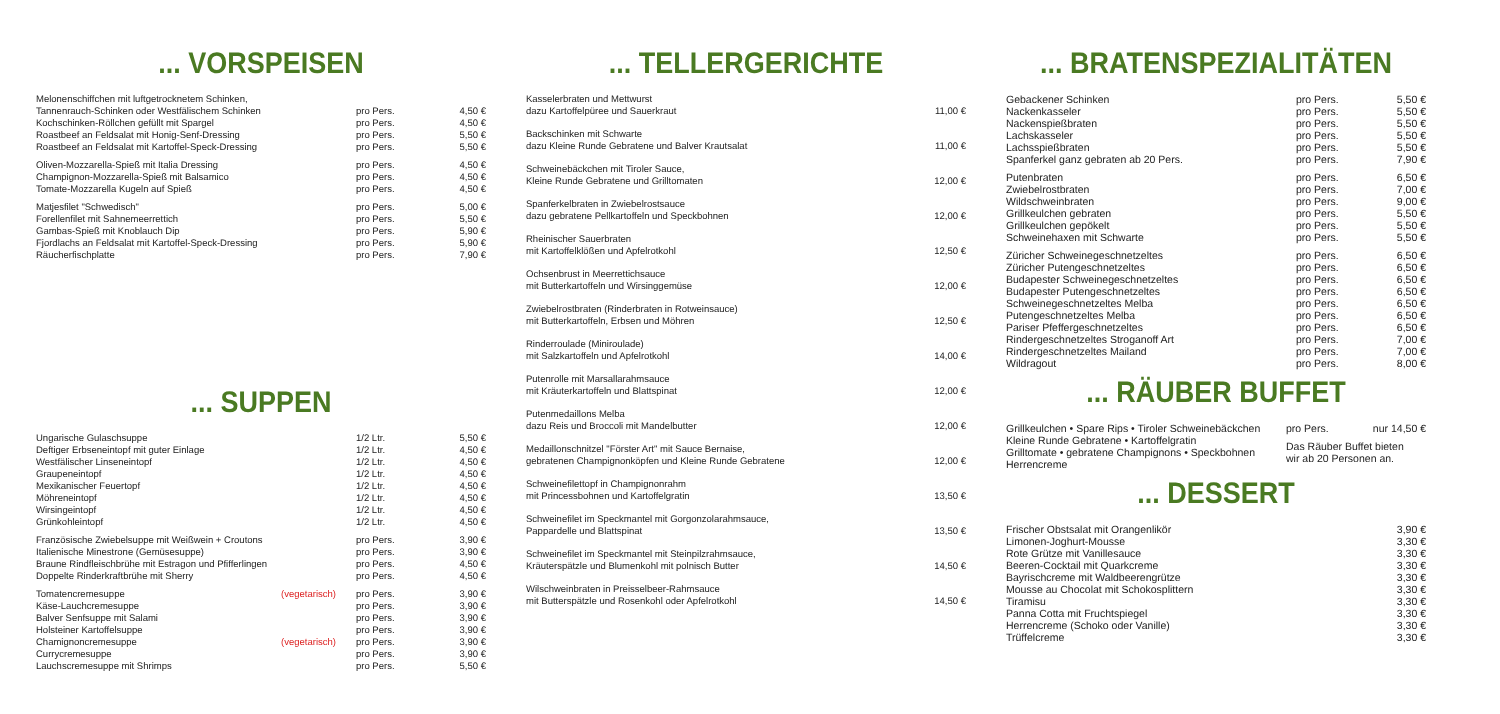... VORSPEISEN
| Melonenschiffchen mit luftgetrocknetem Schinken, Tannenrauch-Schinken oder Westfälischem Schinken | | pro Pers. | 4,50 € |
| Kochschinken-Röllchen gefüllt mit Spargel | | pro Pers. | 4,50 € |
| Roastbeef an Feldsalat mit Honig-Senf-Dressing | | pro Pers. | 5,50 € |
| Roastbeef an Feldsalat mit Kartoffel-Speck-Dressing | | pro Pers. | 5,50 € |
| Oliven-Mozzarella-Spieß mit Italia Dressing | | pro Pers. | 4,50 € |
| Champignon-Mozzarella-Spieß mit Balsamico | | pro Pers. | 4,50 € |
| Tomate-Mozzarella Kugeln auf Spieß | | pro Pers. | 4,50 € |
| Matjesfilet "Schwedisch" | | pro Pers. | 5,00 € |
| Forellenfilet mit Sahnemeerrettich | | pro Pers. | 5,50 € |
| Gambas-Spieß mit Knoblauch Dip | | pro Pers. | 5,90 € |
| Fjordlachs an Feldsalat mit Kartoffel-Speck-Dressing | | pro Pers. | 5,90 € |
| Räucherfischplatte | | pro Pers. | 7,90 € |
... SUPPEN
| Ungarische Gulaschsuppe | | 1/2 Ltr. | 5,50 € |
| Deftiger Erbseneintopf mit guter Einlage | | 1/2 Ltr. | 4,50 € |
| Westfälischer Linseneintopf | | 1/2 Ltr. | 4,50 € |
| Graupeneintopf | | 1/2 Ltr. | 4,50 € |
| Mexikanischer Feuertopf | | 1/2 Ltr. | 4,50 € |
| Möhreneintopf | | 1/2 Ltr. | 4,50 € |
| Wirsingeintopf | | 1/2 Ltr. | 4,50 € |
| Grünkohleintopf | | 1/2 Ltr. | 4,50 € |
| Französische Zwiebelsuppe mit Weißwein + Croutons | | pro Pers. | 3,90 € |
| Italienische Minestrone (Gemüsesuppe) | | pro Pers. | 3,90 € |
| Braune Rindfleischbrühe mit Estragon und Pfifferlingen | | pro Pers. | 4,50 € |
| Doppelte Rinderkraftbrühe mit Sherry | | pro Pers. | 4,50 € |
| Tomatencremesuppe | (vegetarisch) | pro Pers. | 3,90 € |
| Käse-Lauchcremesuppe | | pro Pers. | 3,90 € |
| Balver Senfsuppe mit Salami | | pro Pers. | 3,90 € |
| Holsteiner Kartoffelsuppe | | pro Pers. | 3,90 € |
| Chamignoncremesuppe | (vegetarisch) | pro Pers. | 3,90 € |
| Currycremesuppe | | pro Pers. | 3,90 € |
| Lauchscremesuppe mit Shrimps | | pro Pers. | 5,50 € |
... TELLERGERICHTE
| Kasselerbraten und Mettwurst dazu Kartoffelpüree und Sauerkraut | 11,00 € |
| Backschinken mit Schwarte dazu Kleine Runde Gebratene und Balver Krautsalat | 11,00 € |
| Schweinebäckchen mit Tiroler Sauce, Kleine Runde Gebratene und Grilltomaten | 12,00 € |
| Spanferkelbraten in Zwiebelrostsauce dazu gebratene Pellkartoffeln und Speckbohnen | 12,00 € |
| Rheinischer Sauerbraten mit Kartoffelklößen und Apfelrotkohl | 12,50 € |
| Ochsenbrust in Meerrettichsauce mit Butterkartoffeln und Wirsinggemüse | 12,00 € |
| Zwiebelrostbraten (Rinderbraten in Rotweinsauce) mit Butterkartoffeln, Erbsen und Möhren | 12,50 € |
| Rinderroulade (Miniroulade) mit Salzkartoffeln und Apfelrotkohl | 14,00 € |
| Putenrolle mit Marsallarahmsauce mit Kräuterkartoffeln und Blattspinat | 12,00 € |
| Putenmedaillons Melba dazu Reis und Broccoli mit Mandelbutter | 12,00 € |
| Medaillonschnitzel "Förster Art" mit Sauce Bernaise, gebratenen Champignonköpfen und Kleine Runde Gebratene | 12,00 € |
| Schweinefilettopf in Champignonrahm mit Princessbohnen und Kartoffelgratin | 13,50 € |
| Schweinefilet im Speckmantel mit Gorgonzolarahmsauce, Pappardelle und Blattspinat | 13,50 € |
| Schweinefilet im Speckmantel mit Steinpilzrahmsauce, Kräuterspätzle und Blumenkohl mit polnisch Butter | 14,50 € |
| Wilschweinbraten in Preisselbeer-Rahmsauce mit Butterspätzle und Rosenkohl oder Apfelrotkohl | 14,50 € |
... BRATENSPEZIALITÄTEN
| Gebackener Schinken | pro Pers. | 5,50 € |
| Nackenkasseler | pro Pers. | 5,50 € |
| Nackenspießbraten | pro Pers. | 5,50 € |
| Lachskasseler | pro Pers. | 5,50 € |
| Lachsspießbraten | pro Pers. | 5,50 € |
| Spanferkel ganz gebraten ab 20 Pers. | pro Pers. | 7,90 € |
| Putenbraten | pro Pers. | 6,50 € |
| Zwiebelrostbraten | pro Pers. | 7,00 € |
| Wildschweinbraten | pro Pers. | 9,00 € |
| Grillkeulchen gebraten | pro Pers. | 5,50 € |
| Grillkeulchen gepökelt | pro Pers. | 5,50 € |
| Schweinehaxen mit Schwarte | pro Pers. | 5,50 € |
| Züricher Schweinegeschnetzeltes | pro Pers. | 6,50 € |
| Züricher Putengeschnetzeltes | pro Pers. | 6,50 € |
| Budapester Schweinegeschnetzeltes | pro Pers. | 6,50 € |
| Budapester Putengeschnetzeltes | pro Pers. | 6,50 € |
| Schweinegeschnetzeltes Melba | pro Pers. | 6,50 € |
| Putengeschnetzeltes Melba | pro Pers. | 6,50 € |
| Pariser Pfeffergeschnetzeltes | pro Pers. | 6,50 € |
| Rindergeschnetzeltes Stroganoff Art | pro Pers. | 7,00 € |
| Rindergeschnetzeltes Mailand | pro Pers. | 7,00 € |
| Wildragout | pro Pers. | 8,00 € |
... RÄUBER BUFFET
| Grillkeulchen • Spare Rips • Tiroler Schweinebäckchen | pro Pers. | nur 14,50 € |
| Kleine Runde Gebratene • Kartoffelgratin | Das Räuber Buffet bieten wir ab 20 Personen an. | |
| Grilltomate • gebratene Champignons • Speckbohnen | | |
| Herrencreme | | |
... DESSERT
| Frischer Obstsalat mit Orangenlikör | 3,90 € |
| Limonen-Joghurt-Mousse | 3,30 € |
| Rote Grütze mit Vanillesauce | 3,30 € |
| Beeren-Cocktail mit Quarkcreme | 3,30 € |
| Bayrischcreme mit Waldbeerengrütze | 3,30 € |
| Mousse au Chocolat mit Schokosplittern | 3,30 € |
| Tiramisu | 3,30 € |
| Panna Cotta mit Fruchtspiegel | 3,30 € |
| Herrencreme (Schoko oder Vanille) | 3,30 € |
| Trüffelcreme | 3,30 € |